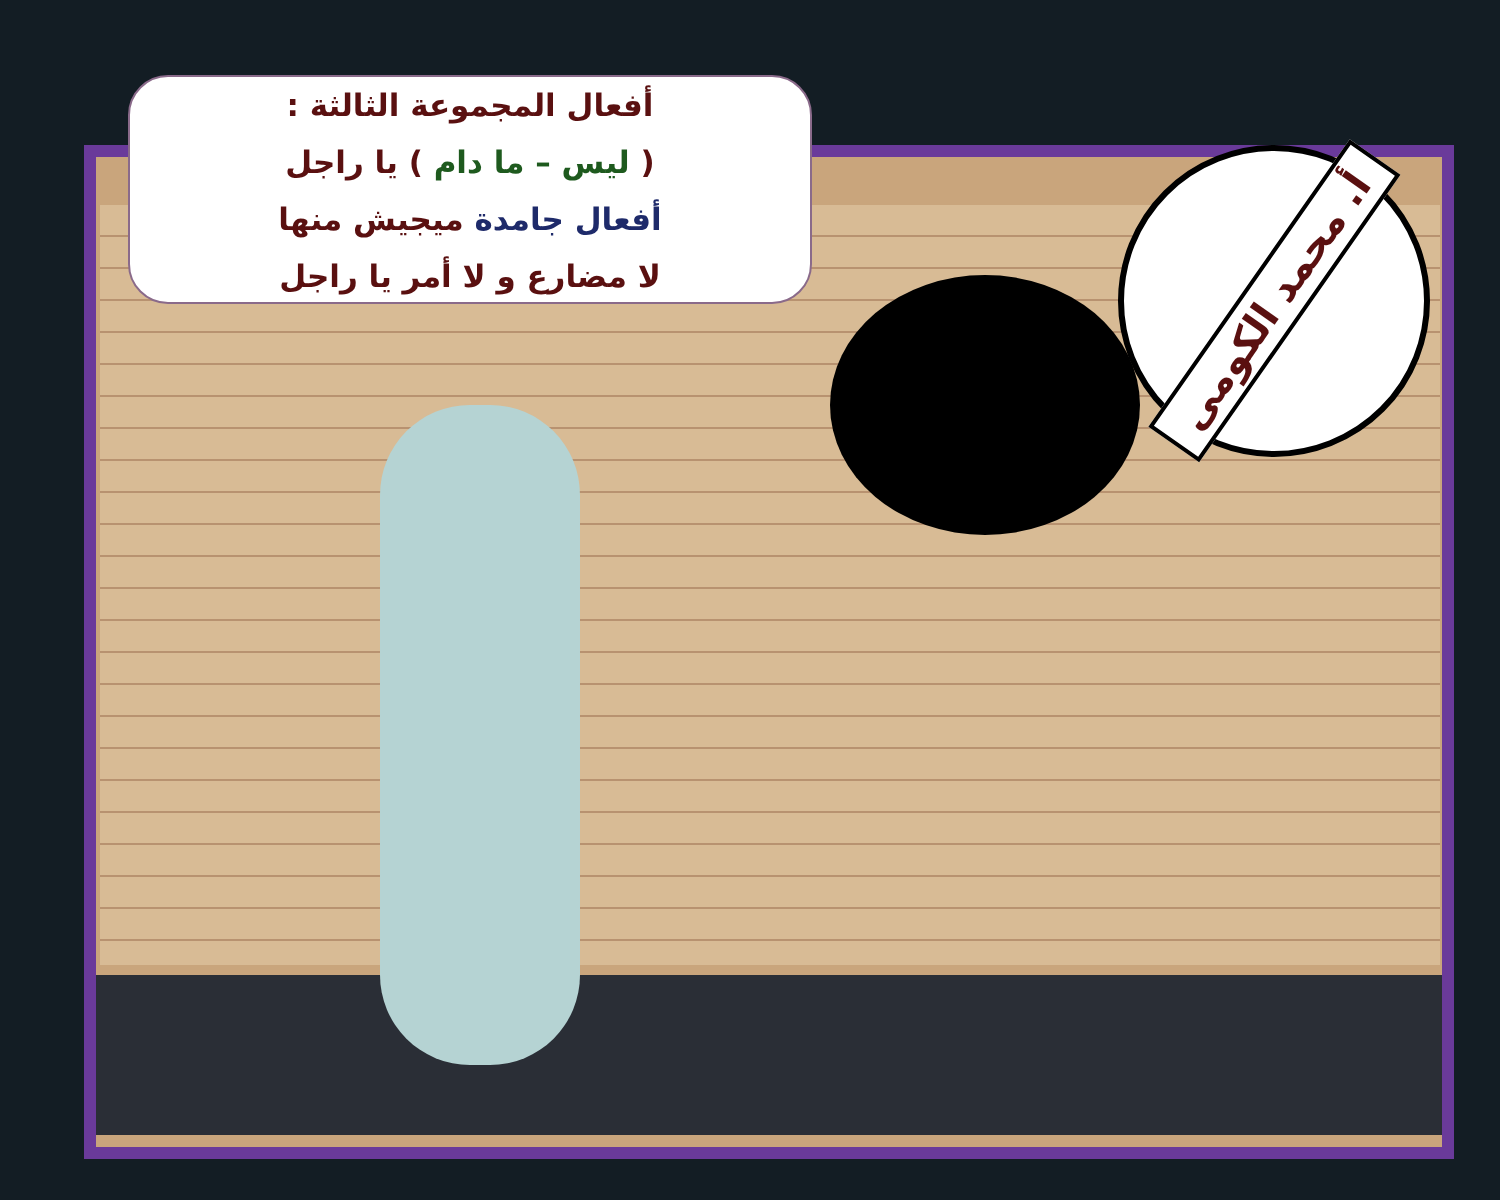أ. محمد الكومى
أفعال المجموعة الثالثة :
( ليس – ما دام ) يا راجل
أفعال جامدة ميجيش منها
لا مضارع و لا أمر يا راجل